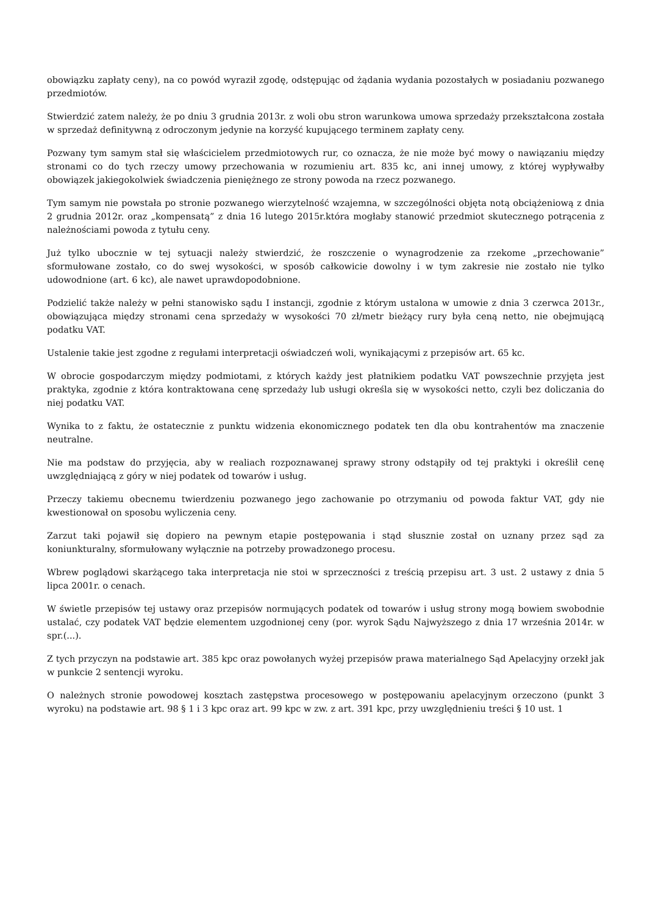obowiązku zapłaty ceny), na co powód wyraził zgodę, odstępując od żądania wydania pozostałych w posiadaniu pozwanego przedmiotów.
Stwierdzić zatem należy, że po dniu 3 grudnia 2013r. z woli obu stron warunkowa umowa sprzedaży przekształcona została w sprzedaż definitywną z odroczonym jedynie na korzyść kupującego terminem zapłaty ceny.
Pozwany tym samym stał się właścicielem przedmiotowych rur, co oznacza, że nie może być mowy o nawiązaniu między stronami co do tych rzeczy umowy przechowania w rozumieniu art. 835 kc, ani innej umowy, z której wypływałby obowiązek jakiegokolwiek świadczenia pieniężnego ze strony powoda na rzecz pozwanego.
Tym samym nie powstała po stronie pozwanego wierzytelność wzajemna, w szczególności objęta notą obciążeniową z dnia 2 grudnia 2012r. oraz „kompensatą” z dnia 16 lutego 2015r.która mogłaby stanowić przedmiot skutecznego potrącenia z należnościami powoda z tytułu ceny.
Już tylko ubocznie w tej sytuacji należy stwierdzić, że roszczenie o wynagrodzenie za rzekome „przechowanie” sformułowane zostało, co do swej wysokości, w sposób całkowicie dowolny i w tym zakresie nie zostało nie tylko udowodnione (art. 6 kc), ale nawet uprawdopodobnione.
Podzielić także należy w pełni stanowisko sądu I instancji, zgodnie z którym ustalona w umowie z dnia 3 czerwca 2013r., obowiązująca między stronami cena sprzedaży w wysokości 70 zł/metr bieżący rury była ceną netto, nie obejmującą podatku VAT.
Ustalenie takie jest zgodne z regułami interpretacji oświadczeń woli, wynikającymi z przepisów art. 65 kc.
W obrocie gospodarczym między podmiotami, z których każdy jest płatnikiem podatku VAT powszechnie przyjęta jest praktyka, zgodnie z która kontraktowana cenę sprzedaży lub usługi określa się w wysokości netto, czyli bez doliczania do niej podatku VAT.
Wynika to z faktu, że ostatecznie z punktu widzenia ekonomicznego podatek ten dla obu kontrahentów ma znaczenie neutralne.
Nie ma podstaw do przyjęcia, aby w realiach rozpoznawanej sprawy strony odstąpiły od tej praktyki i określił cenę uwzględniającą z góry w niej podatek od towarów i usług.
Przeczy takiemu obecnemu twierdzeniu pozwanego jego zachowanie po otrzymaniu od powoda faktur VAT, gdy nie kwestionował on sposobu wyliczenia ceny.
Zarzut taki pojawił się dopiero na pewnym etapie postępowania i stąd słusznie został on uznany przez sąd za koniunkturalny, sformułowany wyłącznie na potrzeby prowadzonego procesu.
Wbrew poglądowi skarżącego taka interpretacja nie stoi w sprzeczności z treścią przepisu art. 3 ust. 2 ustawy z dnia 5 lipca 2001r. o cenach.
W świetle przepisów tej ustawy oraz przepisów normujących podatek od towarów i usług strony mogą bowiem swobodnie ustalać, czy podatek VAT będzie elementem uzgodnionej ceny (por. wyrok Sądu Najwyższego z dnia 17 września 2014r. w spr.(...).
Z tych przyczyn na podstawie art. 385 kpc oraz powołanych wyżej przepisów prawa materialnego Sąd Apelacyjny orzekł jak w punkcie 2 sentencji wyroku.
O należnych stronie powodowej kosztach zastępstwa procesowego w postępowaniu apelacyjnym orzeczono (punkt 3 wyroku) na podstawie art. 98 § 1 i 3 kpc oraz art. 99 kpc w zw. z art. 391 kpc, przy uwzględnieniu treści § 10 ust. 1